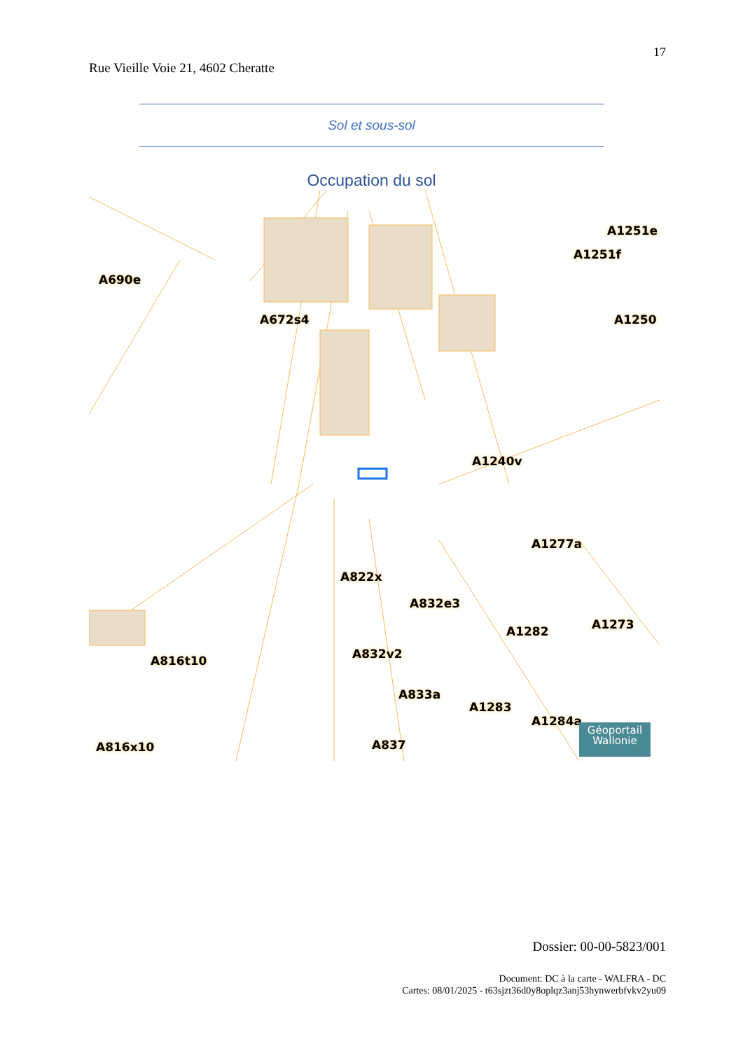17
Rue Vieille Voie 21, 4602 Cheratte
Sol et sous-sol
Occupation du sol
A690e
A672s4
A1251e
A1251f
A1250
A1240v
A1277a
A822x
A832e3
A1282 A1273
A816t10 A832v2
A833a
A1283
A1284a
A816x10 A837
Géoportail
Wallonie
Dossier: 00-00-5823/001
Document: DC à la carte - WALFRA - DC
Cartes: 08/01/2025 - t63sjzt36d0y8oplqz3anj53hynwerbfvkv2yu09